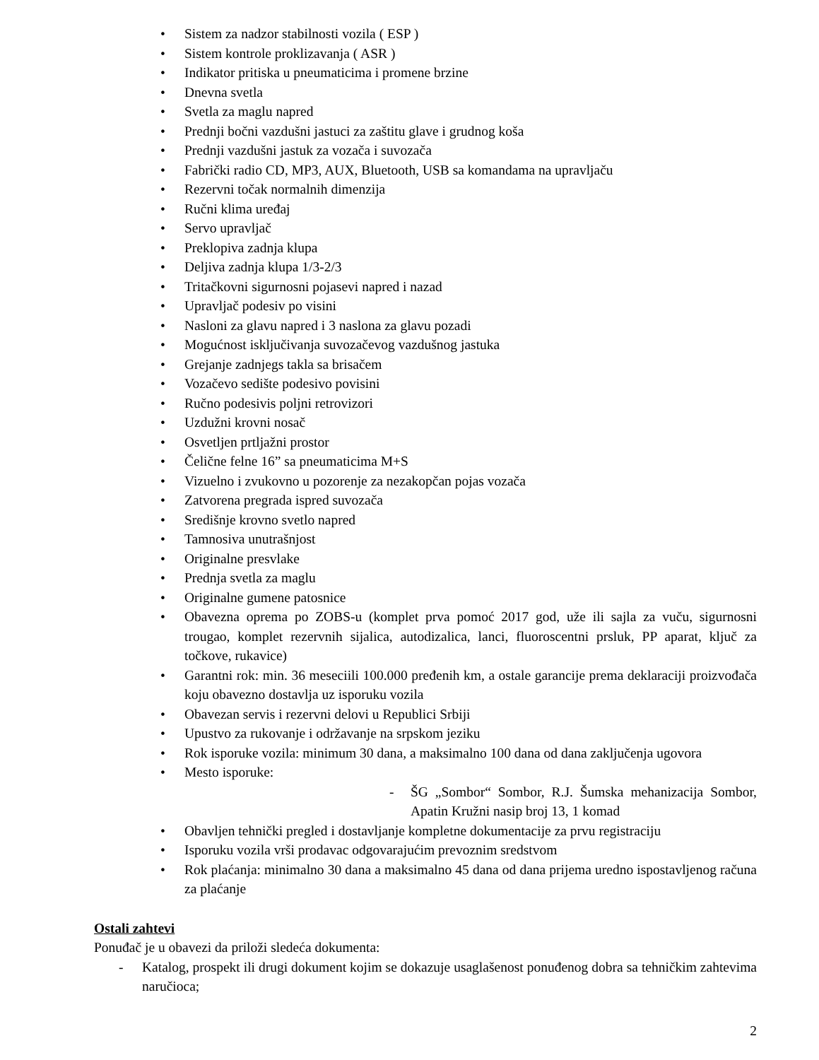• Sistem za nadzor stabilnosti vozila ( ESP )
• Sistem kontrole proklizavanja ( ASR )
• Indikator pritiska u pneumaticima i promene brzine
• Dnevna svetla
• Svetla za maglu napred
• Prednji bočni vazdušni jastuci za zaštitu glave i grudnog koša
• Prednji vazdušni jastuk za vozača i suvozača
• Fabrički radio CD, MP3, AUX, Bluetooth, USB sa komandama na upravljaču
• Rezervni točak normalnih dimenzija
• Ručni klima uređaj
• Servo upravljač
• Preklopiva zadnja klupa
• Deljiva zadnja klupa 1/3-2/3
• Tritačkovni sigurnosni pojasevi napred i nazad
• Upravljač podesiv po visini
• Nasloni za glavu napred i 3 naslona za glavu pozadi
• Mogućnost isključivanja suvozačevog vazdušnog jastuka
• Grejanje zadnjegs takla sa brisačem
• Vozačevo sedište podesivo povisini
• Ručno podesivis poljni retrovizori
• Uzdužni krovni nosač
• Osvetljen prtljažni prostor
• Čelične felne 16” sa pneumaticima M+S
• Vizuelno i zvukovno u pozorenje za nezakopčan pojas vozača
• Zatvorena pregrada ispred suvozača
• Središnje krovno svetlo napred
• Tamnosiva unutrašnjost
• Originalne presvlake
• Prednja svetla za maglu
• Originalne gumene patosnice
• Obavezna oprema po ZOBS-u (komplet prva pomoć 2017 god, uže ili sajla za vuču, sigurnosni trougao, komplet rezervnih sijalica, autodizalica, lanci, fluoroscentni prsluk, PP aparat, ključ za točkove, rukavice)
• Garantni rok: min. 36 meseciili 100.000 pređenih km, a ostale garancije prema deklaraciji proizvođača koju obavezno dostavlja uz isporuku vozila
• Obavezan servis i rezervni delovi u Republici Srbiji
• Upustvo za rukovanje i održavanje na srpskom jeziku
• Rok isporuke vozila: minimum 30 dana, a maksimalno 100 dana od dana zaključenja ugovora
• Mesto isporuke:
- ŠG „Sombor“ Sombor, R.J. Šumska mehanizacija Sombor, Apatin Kružni nasip broj 13, 1 komad
• Obavljen tehnički pregled i dostavljanje kompletne dokumentacije za prvu registraciju
• Isporuku vozila vrši prodavac odgovarajućim prevoznim sredstvom
• Rok plaćanja: minimalno 30 dana a maksimalno 45 dana od dana prijema uredno ispostavljenog računa za plaćanje
Ostali zahtevi
Ponuđač je u obavezi da priloži sledeća dokumenta:
- Katalog, prospekt ili drugi dokument kojim se dokazuje usaglašenost ponuđenog dobra sa tehničkim zahtevima naručioca;
2